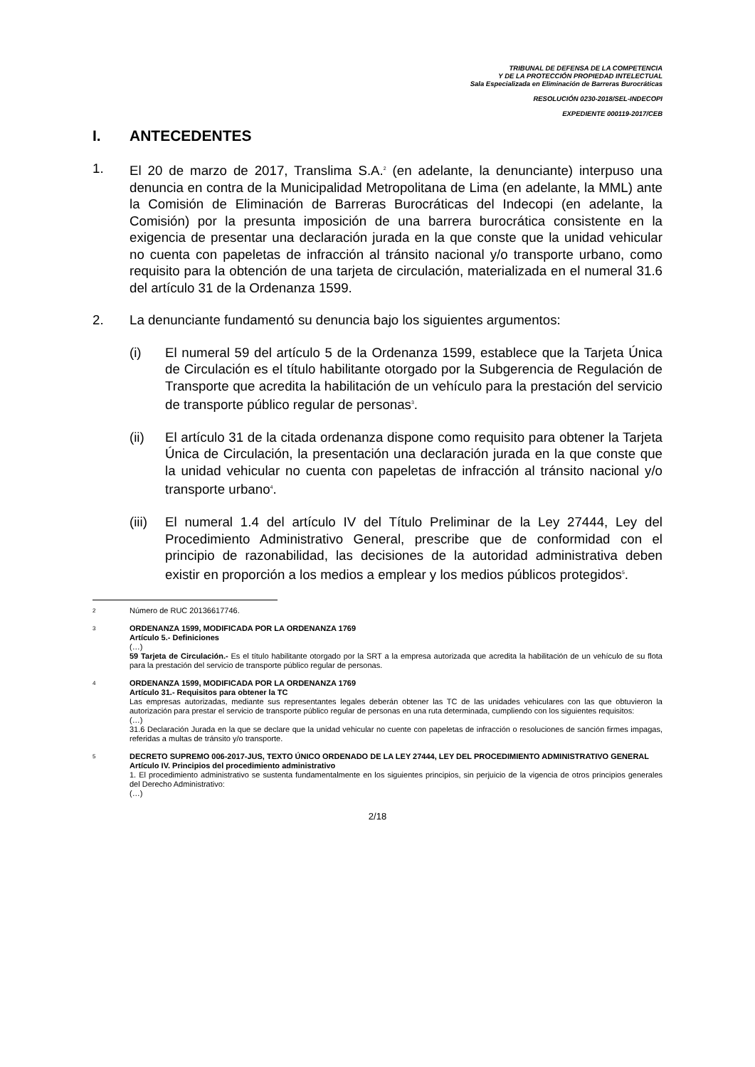TRIBUNAL DE DEFENSA DE LA COMPETENCIA
Y DE LA PROTECCIÓN PROPIEDAD INTELECTUAL
Sala Especializada en Eliminación de Barreras Burocráticas
RESOLUCIÓN 0230-2018/SEL-INDECOPI
EXPEDIENTE 000119-2017/CEB
I. ANTECEDENTES
1. El 20 de marzo de 2017, Translima S.A.<sup>2</sup> (en adelante, la denunciante) interpuso una denuncia en contra de la Municipalidad Metropolitana de Lima (en adelante, la MML) ante la Comisión de Eliminación de Barreras Burocráticas del Indecopi (en adelante, la Comisión) por la presunta imposición de una barrera burocrática consistente en la exigencia de presentar una declaración jurada en la que conste que la unidad vehicular no cuenta con papeletas de infracción al tránsito nacional y/o transporte urbano, como requisito para la obtención de una tarjeta de circulación, materializada en el numeral 31.6 del artículo 31 de la Ordenanza 1599.
2. La denunciante fundamentó su denuncia bajo los siguientes argumentos:
(i) El numeral 59 del artículo 5 de la Ordenanza 1599, establece que la Tarjeta Única de Circulación es el título habilitante otorgado por la Subgerencia de Regulación de Transporte que acredita la habilitación de un vehículo para la prestación del servicio de transporte público regular de personas<sup>3</sup>.
(ii) El artículo 31 de la citada ordenanza dispone como requisito para obtener la Tarjeta Única de Circulación, la presentación una declaración jurada en la que conste que la unidad vehicular no cuenta con papeletas de infracción al tránsito nacional y/o transporte urbano<sup>4</sup>.
(iii)
El numeral 1.4 del artículo IV del Título Preliminar de la Ley 27444, Ley del Procedimiento Administrativo General, prescribe que de conformidad con el principio de razonabilidad, las decisiones de la autoridad administrativa deben existir en proporción a los medios a emplear y los medios públicos protegidos<sup>5</sup>.
2
Número de RUC 20136617746.
3
ORDENANZA 1599, MODIFICADA POR LA ORDENANZA 1769
Artículo 5.- Definiciones
(…)
59 Tarjeta de Circulación.- Es el título habilitante otorgado por la SRT a la empresa autorizada que acredita la habilitación de un vehículo de su flota para la prestación del servicio de transporte público regular de personas.
4
ORDENANZA 1599, MODIFICADA POR LA ORDENANZA 1769
Artículo 31.- Requisitos para obtener la TC
Las empresas autorizadas, mediante sus representantes legales deberán obtener las TC de las unidades vehiculares con las que obtuvieron la autorización para prestar el servicio de transporte público regular de personas en una ruta determinada, cumpliendo con los siguientes requisitos:
(…)
31.6 Declaración Jurada en la que se declare que la unidad vehicular no cuente con papeletas de infracción o resoluciones de sanción firmes impagas, referidas a multas de tránsito y/o transporte.
5
DECRETO SUPREMO 006-2017-JUS, TEXTO ÚNICO ORDENADO DE LA LEY 27444, LEY DEL PROCEDIMIENTO ADMINISTRATIVO GENERAL
Artículo IV. Principios del procedimiento administrativo
1. El procedimiento administrativo se sustenta fundamentalmente en los siguientes principios, sin perjuicio de la vigencia de otros principios generales del Derecho Administrativo:
(…)
2/18